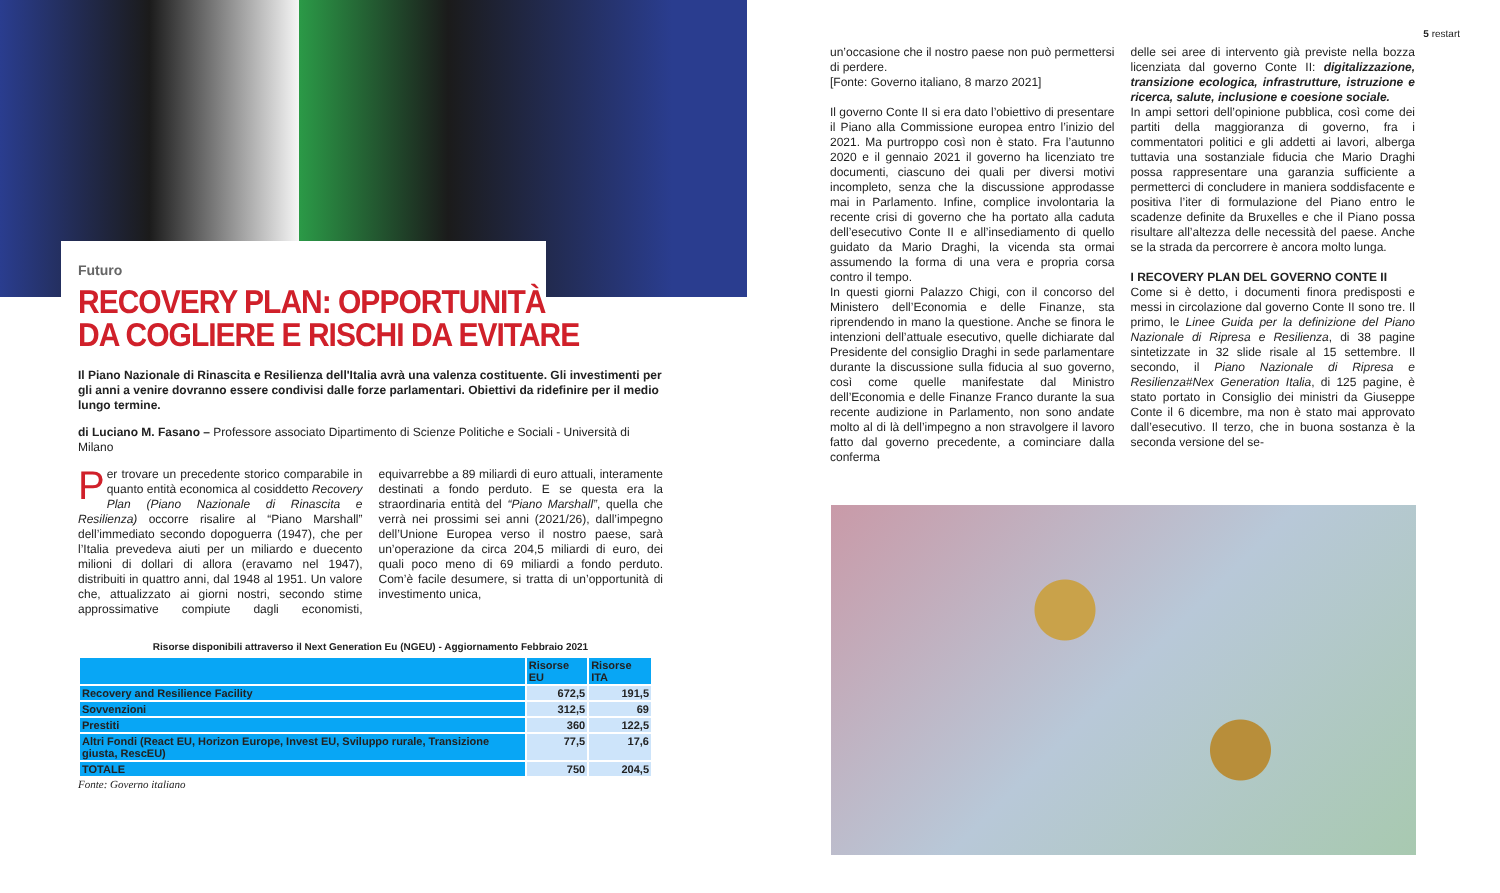Futuro
RECOVERY PLAN: OPPORTUNITÀ
DA COGLIERE E RISCHI DA EVITARE
Il Piano Nazionale di Rinascita e Resilienza dell'Italia avrà una valenza costituente. Gli investimenti per gli anni a venire dovranno essere condivisi dalle forze parlamentari. Obiettivi da ridefinire per il medio lungo termine.
di Luciano M. Fasano – Professore associato Dipartimento di Scienze Politiche e Sociali - Università di Milano
Per trovare un precedente storico comparabile in quanto entità economica al cosiddetto Recovery Plan (Piano Nazionale di Rinascita e Resilienza) occorre risalire al “Piano Marshall” dell’immediato secondo dopoguerra (1947), che per l’Italia prevedeva aiuti per un miliardo e duecento milioni di dollari di allora (eravamo nel 1947), distribuiti in quattro anni, dal 1948 al 1951. Un valore che, attualizzato ai giorni nostri, secondo stime approssimative compiute dagli economisti, equivarrebbe a 89 miliardi di euro attuali, interamente destinati a fondo perduto. E se questa era la straordinaria entità del “Piano Marshall”, quella che verrà nei prossimi sei anni (2021/26), dall’impegno dell’Unione Europea verso il nostro paese, sarà un’operazione da circa 204,5 miliardi di euro, dei quali poco meno di 69 miliardi a fondo perduto. Com’è facile desumere, si tratta di un’opportunità di investimento unica,
Risorse disponibili attraverso il Next Generation Eu (NGEU) - Aggiornamento Febbraio 2021
| | Risorse EU | Risorse ITA |
| --- | --- | --- |
| Recovery and Resilience Facility | 672,5 | 191,5 |
| Sovvenzioni | 312,5 | 69 |
| Prestiti | 360 | 122,5 |
| Altri Fondi (React EU, Horizon Europe, Invest EU, Sviluppo rurale, Transizione giusta, RescEU) | 77,5 | 17,6 |
| TOTALE | 750 | 204,5 |
Fonte: Governo italiano
5 restart
un’occasione che il nostro paese non può permettersi di perdere.
[Fonte: Governo italiano, 8 marzo 2021]
Il governo Conte II si era dato l’obiettivo di presentare il Piano alla Commissione europea entro l’inizio del 2021. Ma purtroppo così non è stato. Fra l’autunno 2020 e il gennaio 2021 il governo ha licenziato tre documenti, ciascuno dei quali per diversi motivi incompleto, senza che la discussione approdasse mai in Parlamento. Infine, complice involontaria la recente crisi di governo che ha portato alla caduta dell’esecutivo Conte II e all’insediamento di quello guidato da Mario Draghi, la vicenda sta ormai assumendo la forma di una vera e propria corsa contro il tempo.
In questi giorni Palazzo Chigi, con il concorso del Ministero dell’Economia e delle Finanze, sta riprendendo in mano la questione. Anche se finora le intenzioni dell’attuale esecutivo, quelle dichiarate dal Presidente del consiglio Draghi in sede parlamentare durante la discussione sulla fiducia al suo governo, così come quelle manifestate dal Ministro dell’Economia e delle Finanze Franco durante la sua recente audizione in Parlamento, non sono andate molto al di là dell’impegno a non stravolgere il lavoro fatto dal governo precedente, a cominciare dalla conferma
delle sei aree di intervento già previste nella bozza licenziata dal governo Conte II: digitalizzazione, transizione ecologica, infrastrutture, istruzione e ricerca, salute, inclusione e coesione sociale.
In ampi settori dell’opinione pubblica, così come dei partiti della maggioranza di governo, fra i commentatori politici e gli addetti ai lavori, alberga tuttavia una sostanziale fiducia che Mario Draghi possa rappresentare una garanzia sufficiente a permetterci di concludere in maniera soddisfacente e positiva l’iter di formulazione del Piano entro le scadenze definite da Bruxelles e che il Piano possa risultare all’altezza delle necessità del paese. Anche se la strada da percorrere è ancora molto lunga.
I RECOVERY PLAN DEL GOVERNO CONTE II
Come si è detto, i documenti finora predisposti e messi in circolazione dal governo Conte II sono tre. Il primo, le Linee Guida per la definizione del Piano Nazionale di Ripresa e Resilienza, di 38 pagine sintetizzate in 32 slide risale al 15 settembre. Il secondo, il Piano Nazionale di Ripresa e Resilienza#Nex Generation Italia, di 125 pagine, è stato portato in Consiglio dei ministri da Giuseppe Conte il 6 dicembre, ma non è stato mai approvato dall’esecutivo. Il terzo, che in buona sostanza è la seconda versione del se-